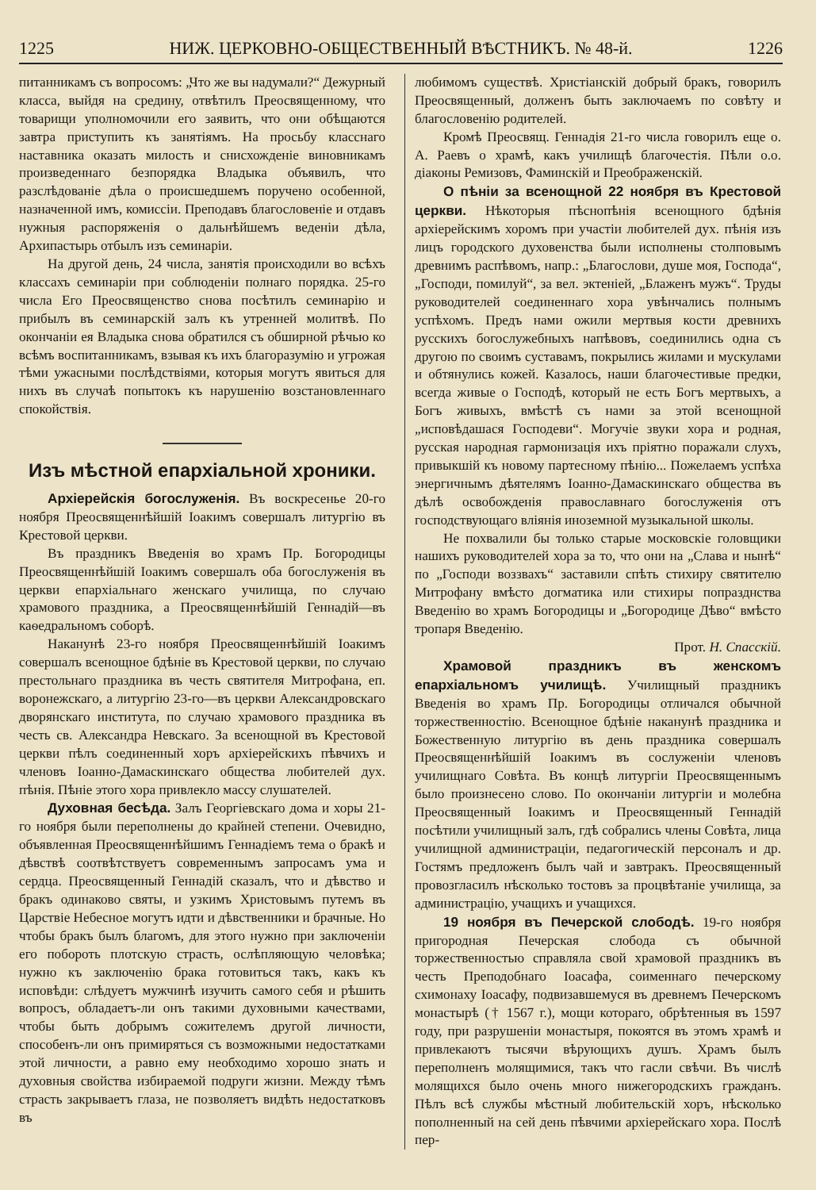1225 НИЖ. ЦЕРКОВНО-ОБЩЕСТВЕННЫЙ ВѢСТНИКЪ. № 48-й. 1226
питанникамъ съ вопросомъ: „Что же вы надумали?“ Дежурный класса, выйдя на средину, отвѣтилъ Преосвященному, что товарищи уполномочили его заявить, что они обѣщаются завтра приступить къ занятіямъ. На просьбу класснаго наставника оказать милость и снисхожденіе виновникамъ произведеннаго безпорядка Владыка объявилъ, что разслѣдованіе дѣла о происшедшемъ поручено особенной, назначенной имъ, комиссіи. Преподавъ благословеніе и отдавъ нужныя распоряженія о дальнѣйшемъ веденіи дѣла, Архипастырь отбылъ изъ семинаріи.
На другой день, 24 числа, занятія происходили во всѣхъ классахъ семинаріи при соблюденіи полнаго порядка. 25-го числа Его Преосвященство снова посѣтилъ семинарію и прибылъ въ семинарскій залъ къ утренней молитвѣ. По окончаніи ея Владыка снова обратился съ обширной рѣчью ко всѣмъ воспитанникамъ, взывая къ ихъ благоразумію и угрожая тѣми ужасными послѣдствіями, которыя могутъ явиться для нихъ въ случаѣ попытокъ къ нарушенію возстановленнаго спокойствія.
Изъ мѣстной епархіальной хроники.
Архіерейскія богослуженія. Въ воскресенье 20-го ноября Преосвященнѣйшій Іоакимъ совершалъ литургію въ Крестовой церкви.
Въ праздникъ Введенія во храмъ Пр. Богородицы Преосвященнѣйшій Іоакимъ совершалъ оба богослуженія въ церкви епархіальнаго женскаго училища, по случаю храмового праздника, а Преосвященнѣйшій Геннадій—въ каѳедральномъ соборѣ.
Наканунѣ 23-го ноября Преосвященнѣйшій Іоакимъ совершалъ всенощное бдѣніе въ Крестовой церкви, по случаю престольнаго праздника въ честь святителя Митрофана, еп. воронежскаго, а литургію 23-го—въ церкви Александровскаго дворянскаго института, по случаю храмового праздника въ честь св. Александра Невскаго. За всенощной въ Крестовой церкви пѣлъ соединенный хоръ архіерейскихъ пѣвчихъ и членовъ Іоанно-Дамаскинскаго общества любителей дух. пѣнія. Пѣніе этого хора привлекло массу слушателей.
Духовная бесѣда. Залъ Георгіевскаго дома и хоры 21-го ноября были переполнены до крайней степени. Очевидно, объявленная Преосвященнѣйшимъ Геннадіемъ тема о бракѣ и дѣвствѣ соотвѣтствуетъ современнымъ запросамъ ума и сердца. Преосвященный Геннадій сказалъ, что и дѣвство и бракъ одинаково святы, и узкимъ Христовымъ путемъ въ Царствіе Небесное могутъ идти и дѣвственники и брачные. Но чтобы бракъ былъ благомъ, для этого нужно при заключеніи его побороть плотскую страсть, ослѣпляющую человѣка; нужно къ заключенію брака готовиться такъ, какъ къ исповѣди: слѣдуетъ мужчинѣ изучить самого себя и рѣшить вопросъ, обладаетъ-ли онъ такими духовными качествами, чтобы быть добрымъ сожителемъ другой личности, способенъ-ли онъ примиряться съ возможными недостатками этой личности, а равно ему необходимо хорошо знать и духовныя свойства избираемой подруги жизни. Между тѣмъ страсть закрываетъ глаза, не позволяетъ видѣть недостатковъ въ
любимомъ существѣ. Христіанскій добрый бракъ, говорилъ Преосвященный, долженъ быть заключаемъ по совѣту и благословенію родителей.
Кромѣ Преосвящ. Геннадія 21-го числа говорилъ еще о. А. Раевъ о храмѣ, какъ училищѣ благочестія. Пѣли о.о. діаконы Ремизовъ, Фаминскій и Преображенскій.
О пѣніи за всенощной 22 ноября въ Крестовой церкви. Нѣкоторыя пѣснопѣнія всенощного бдѣнія архіерейскимъ хоромъ при участіи любителей дух. пѣнія изъ лицъ городского духовенства были исполнены столповымъ древнимъ распѣвомъ, напр.: „Благослови, душе моя, Господа“, „Господи, помилуй“, за вел. эктеніей, „Блаженъ мужъ“. Труды руководителей соединеннаго хора увѣнчались полнымъ успѣхомъ. Предъ нами ожили мертвыя кости древнихъ русскихъ богослужебныхъ напѣвовъ, соединились одна съ другою по своимъ суставамъ, покрылись жилами и мускулами и обтянулись кожей. Казалось, наши благочестивые предки, всегда живые о Господѣ, который не есть Богъ мертвыхъ, а Богъ живыхъ, вмѣстѣ съ нами за этой всенощной „исповѣдашася Господеви“. Могучіе звуки хора и родная, русская народная гармонизація ихъ пріятно поражали слухъ, привыкшій къ новому партесному пѣнію... Пожелаемъ успѣха энергичнымъ дѣятелямъ Іоанно-Дамаскинскаго общества въ дѣлѣ освобожденія православнаго богослуженія отъ господствующаго вліянія иноземной музыкальной школы.
Не похвалили бы только старые московскіе головщики нашихъ руководителей хора за то, что они на „Слава и нынѣ“ по „Господи воззвахъ“ заставили спѣть стихиру святителю Митрофану вмѣсто догматика или стихиры попразднства Введенію во храмъ Богородицы и „Богородице Дѣво“ вмѣсто тропаря Введенію.
Прот. Н. Спасскій.
Храмовой праздникъ въ женскомъ епархіальномъ училищѣ. Училищный праздникъ Введенія во храмъ Пр. Богородицы отличался обычной торжественностію. Всенощное бдѣніе наканунѣ праздника и Божественную литургію въ день праздника совершалъ Преосвященнѣйшій Іоакимъ въ сослуженіи членовъ училищнаго Совѣта. Въ концѣ литургіи Преосвященнымъ было произнесено слово. По окончаніи литургіи и молебна Преосвященный Іоакимъ и Преосвященный Геннадій посѣтили училищный залъ, гдѣ собрались члены Совѣта, лица училищной администраціи, педагогическій персоналъ и др. Гостямъ предложенъ былъ чай и завтракъ. Преосвященный провозгласилъ нѣсколько тостовъ за процвѣтаніе училища, за администрацію, учащихъ и учащихся.
19 ноября въ Печерской слободѣ. 19-го ноября пригородная Печерская слобода съ обычной торжественностью справляла свой храмовой праздникъ въ честь Преподобнаго Іоасафа, соименнаго печерскому схимонаху Іоасафу, подвизавшемуся въ древнемъ Печерскомъ монастырѣ († 1567 г.), мощи котораго, обрѣтенныя въ 1597 году, при разрушеніи монастыря, покоятся въ этомъ храмѣ и привлекаютъ тысячи вѣрующихъ душъ. Храмъ былъ переполненъ молящимися, такъ что гасли свѣчи. Въ числѣ молящихся было очень много нижегородскихъ гражданъ. Пѣлъ всѣ службы мѣстный любительскій хоръ, нѣсколько пополненный на сей день пѣвчими архіерейскаго хора. Послѣ пер-